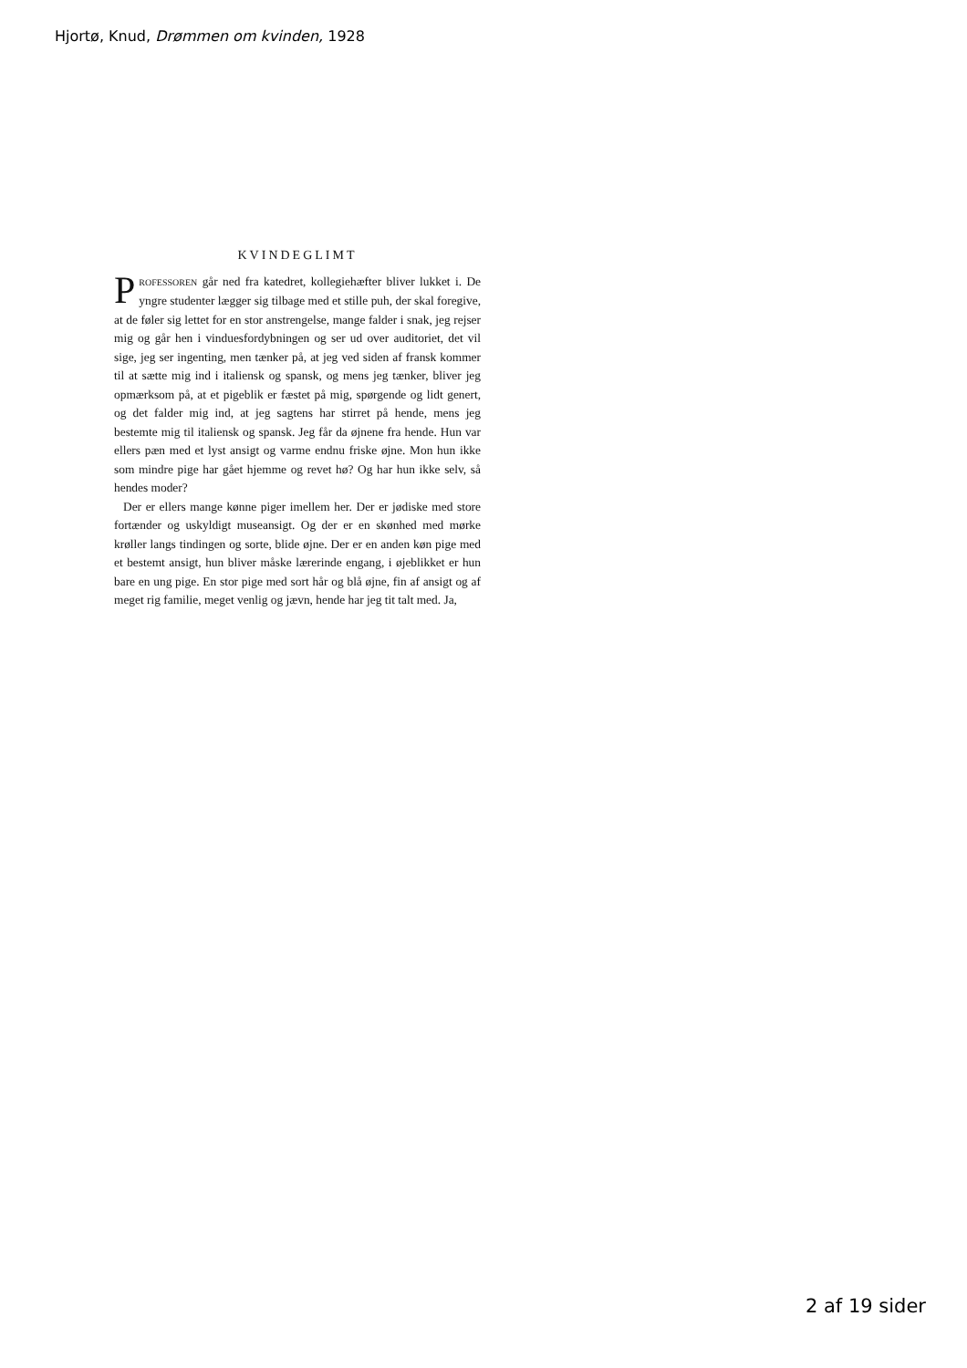Hjortø, Knud, Drømmen om kvinden, 1928
KVINDEGLIMT
PROFESSOREN går ned fra katedret, kollegiehæfter bliver lukket i. De yngre studenter lægger sig tilbage med et stille puh, der skal foregive, at de føler sig lettet for en stor anstrengelse, mange falder i snak, jeg rejser mig og går hen i vinduesfordybningen og ser ud over auditoriet, det vil sige, jeg ser ingenting, men tænker på, at jeg ved siden af fransk kommer til at sætte mig ind i italiensk og spansk, og mens jeg tænker, bliver jeg opmærksom på, at et pigeblik er fæstet på mig, spørgende og lidt genert, og det falder mig ind, at jeg sagtens har stirret på hende, mens jeg bestemte mig til italiensk og spansk. Jeg får da øjnene fra hende. Hun var ellers pæn med et lyst ansigt og varme endnu friske øjne. Mon hun ikke som mindre pige har gået hjemme og revet hø? Og har hun ikke selv, så hendes moder?
Der er ellers mange kønne piger imellem her. Der er jødiske med store fortænder og uskyldigt museansigt. Og der er en skønhed med mørke krøller langs tindingen og sorte, blide øjne. Der er en anden køn pige med et bestemt ansigt, hun bliver måske lærerinde engang, i øjeblikket er hun bare en ung pige. En stor pige med sort hår og blå øjne, fin af ansigt og af meget rig familie, meget venlig og jævn, hende har jeg tit talt med. Ja,
2 af 19 sider